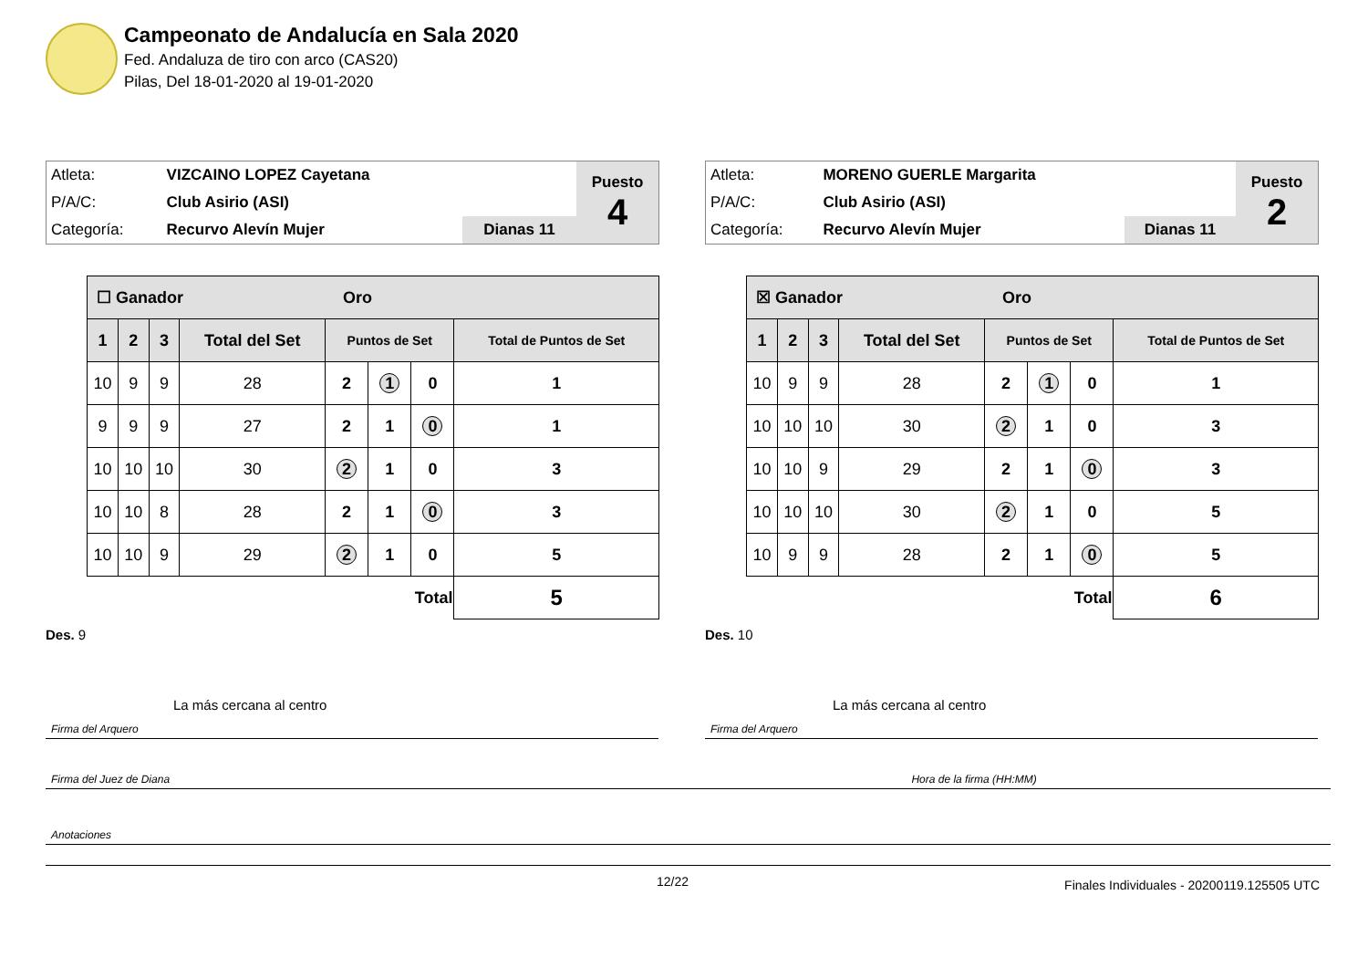Campeonato de Andalucía en Sala 2020
Fed. Andaluza de tiro con arco (CAS20)
Pilas, Del 18-01-2020 al 19-01-2020
| Atleta: | VIZCAINO LOPEZ Cayetana | | Puesto 4 |
| P/A/C: | Club Asirio (ASI) | | |
| Categoría: | Recurvo Alevín Mujer | Dianas 11 | |
| ☐ Ganador Oro | | | | | | | |
| --- | --- | --- | --- | --- | --- | --- | --- |
| 1 | 2 | 3 | Total del Set | Puntos de Set | | | Total de Puntos de Set |
| 10 | 9 | 9 | 28 | 2 | 1 | 0 | 1 |
| 9 | 9 | 9 | 27 | 2 | 1 | 0 | 1 |
| 10 | 10 | 10 | 30 | 2 | 1 | 0 | 3 |
| 10 | 10 | 8 | 28 | 2 | 1 | 0 | 3 |
| 10 | 10 | 9 | 29 | 2 | 1 | 0 | 5 |
| Total | | | | | | | 5 |
Des. 9
La más cercana al centro
| Atleta: | MORENO GUERLE Margarita | | Puesto 2 |
| P/A/C: | Club Asirio (ASI) | | |
| Categoría: | Recurvo Alevín Mujer | Dianas 11 | |
| ☒ Ganador Oro | | | | | | | |
| --- | --- | --- | --- | --- | --- | --- | --- |
| 1 | 2 | 3 | Total del Set | Puntos de Set | | | Total de Puntos de Set |
| 10 | 9 | 9 | 28 | 2 | 1 | 0 | 1 |
| 10 | 10 | 10 | 30 | 2 | 1 | 0 | 3 |
| 10 | 10 | 9 | 29 | 2 | 1 | 0 | 3 |
| 10 | 10 | 10 | 30 | 2 | 1 | 0 | 5 |
| 10 | 9 | 9 | 28 | 2 | 1 | 0 | 5 |
| Total | | | | | | | 6 |
Des. 10
La más cercana al centro
Firma del Arquero Firma del Arquero
Firma del Juez de Diana Hora de la firma (HH:MM)
Anotaciones
12/22
Finales Individuales - 20200119.125505 UTC